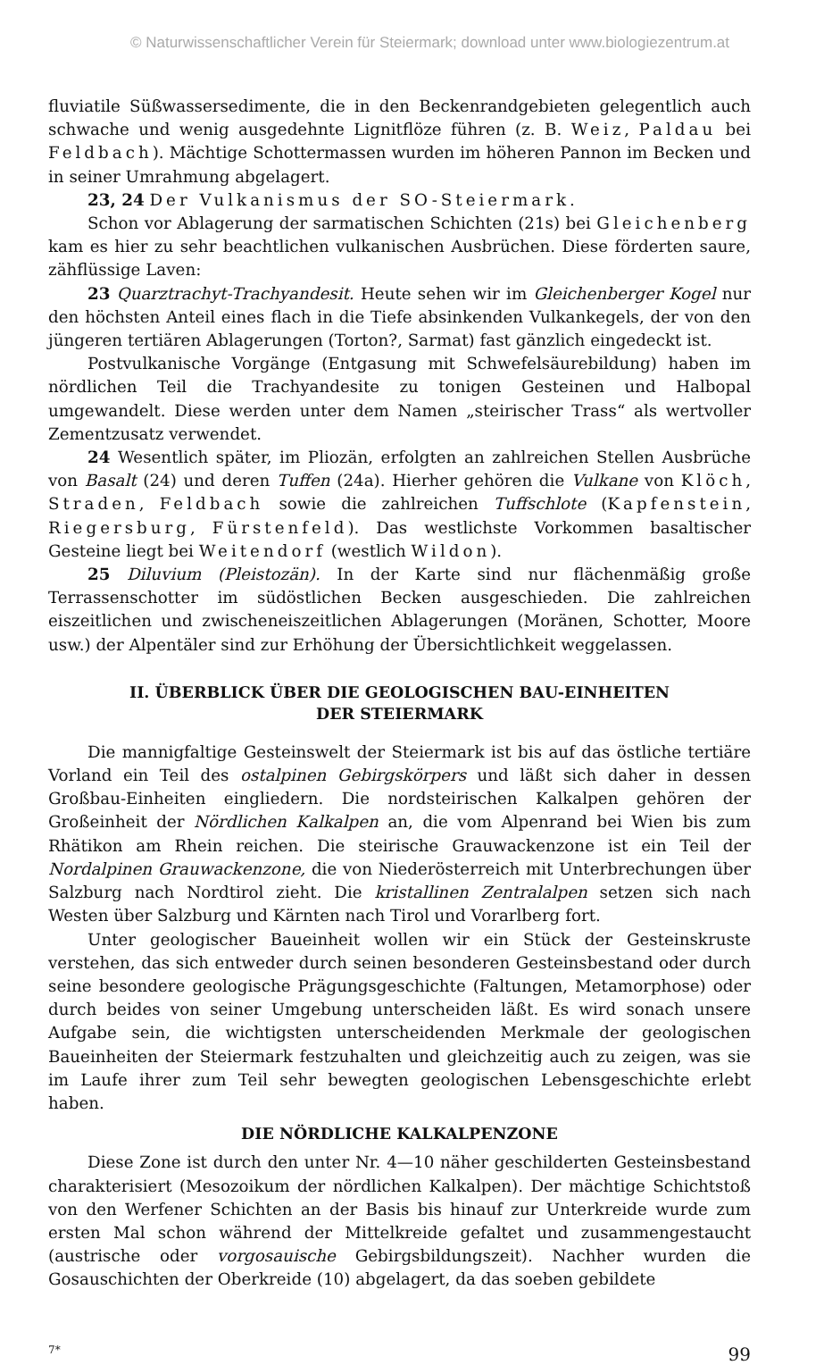© Naturwissenschaftlicher Verein für Steiermark; download unter www.biologiezentrum.at
fluviatile Süßwassersedimente, die in den Beckenrandgebieten gelegentlich auch schwache und wenig ausgedehnte Lignitflöze führen (z. B. Weiz, Paldau bei Feldbach). Mächtige Schottermassen wurden im höheren Pannon im Becken und in seiner Umrahmung abgelagert.
23, 24 Der Vulkanismus der SO-Steiermark.
Schon vor Ablagerung der sarmatischen Schichten (21s) bei Gleichenberg kam es hier zu sehr beachtlichen vulkanischen Ausbrüchen. Diese förderten saure, zähflüssige Laven:
23 Quarztrachyt-Trachyandesit. Heute sehen wir im Gleichenberger Kogel nur den höchsten Anteil eines flach in die Tiefe absinkenden Vulkankegels, der von den jüngeren tertiären Ablagerungen (Torton?, Sarmat) fast gänzlich eingedeckt ist.
Postvulkanische Vorgänge (Entgasung mit Schwefelsäurebildung) haben im nördlichen Teil die Trachyandesite zu tonigen Gesteinen und Halbopal umgewandelt. Diese werden unter dem Namen „steirischer Trass“ als wertvoller Zementzusatz verwendet.
24 Wesentlich später, im Pliozän, erfolgten an zahlreichen Stellen Ausbrüche von Basalt (24) und deren Tuffen (24a). Hierher gehören die Vulkane von Klöch, Straden, Feldbach sowie die zahlreichen Tuffschlote (Kapfenstein, Riegersburg, Fürstenfeld). Das westlichste Vorkommen basaltischer Gesteine liegt bei Weitendorf (westlich Wildon).
25 Diluvium (Pleistozän). In der Karte sind nur flächenmäßig große Terrassenschotter im südöstlichen Becken ausgeschieden. Die zahlreichen eiszeitlichen und zwischeneiszeitlichen Ablagerungen (Moränen, Schotter, Moore usw.) der Alpentäler sind zur Erhöhung der Übersichtlichkeit weggelassen.
II. ÜBERBLICK ÜBER DIE GEOLOGISCHEN BAU-EINHEITEN
DER STEIERMARK
Die mannigfaltige Gesteinswelt der Steiermark ist bis auf das östliche tertiäre Vorland ein Teil des ostalpinen Gebirgskörpers und läßt sich daher in dessen Großbau-Einheiten eingliedern. Die nordsteirischen Kalkalpen gehören der Großeinheit der Nördlichen Kalkalpen an, die vom Alpenrand bei Wien bis zum Rhätikon am Rhein reichen. Die steirische Grauwackenzone ist ein Teil der Nordalpinen Grauwackenzone, die von Niederösterreich mit Unterbrechungen über Salzburg nach Nordtirol zieht. Die kristallinen Zentralalpen setzen sich nach Westen über Salzburg und Kärnten nach Tirol und Vorarlberg fort.
Unter geologischer Baueinheit wollen wir ein Stück der Gesteinskruste verstehen, das sich entweder durch seinen besonderen Gesteinsbestand oder durch seine besondere geologische Prägungsgeschichte (Faltungen, Metamorphose) oder durch beides von seiner Umgebung unterscheiden läßt. Es wird sonach unsere Aufgabe sein, die wichtigsten unterscheidenden Merkmale der geologischen Baueinheiten der Steiermark festzuhalten und gleichzeitig auch zu zeigen, was sie im Laufe ihrer zum Teil sehr bewegten geologischen Lebensgeschichte erlebt haben.
DIE NÖRDLICHE KALKALPENZONE
Diese Zone ist durch den unter Nr. 4—10 näher geschilderten Gesteinsbestand charakterisiert (Mesozoikum der nördlichen Kalkalpen). Der mächtige Schichtstoß von den Werfener Schichten an der Basis bis hinauf zur Unterkreide wurde zum ersten Mal schon während der Mittelkreide gefaltet und zusammengestaucht (austrische oder vorgosauische Gebirgsbildungszeit). Nachher wurden die Gosauschichten der Oberkreide (10) abgelagert, da das soeben gebildete
7* 99